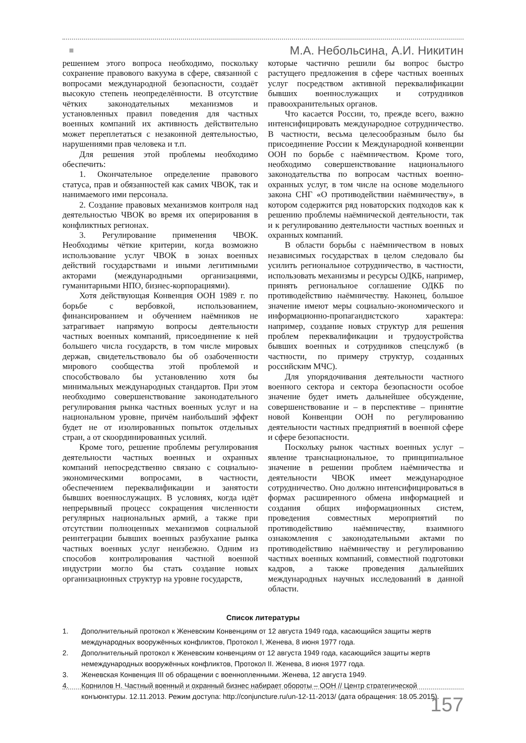М.А. Небольсина, А.И. Никитин
решением этого вопроса необходимо, поскольку сохранение правового вакуума в сфере, связанной с вопросами международной безопасности, создаёт высокую степень неопределённости. В отсутствие чётких законодательных механизмов и установленных правил поведения для частных военных компаний их активность действительно может переплетаться с незаконной деятельностью, нарушениями прав человека и т.п.
Для решения этой проблемы необходимо обеспечить:
1. Окончательное определение правового статуса, прав и обязанностей как самих ЧВОК, так и нанимаемого ими персонала.
2. Создание правовых механизмов контроля над деятельностью ЧВОК во время их оперирования в конфликтных регионах.
3. Регулирование применения ЧВОК. Необходимы чёткие критерии, когда возможно использование услуг ЧВОК в зонах военных действий государствами и иными легитимными акторами (международными организациями, гуманитарными НПО, бизнес-корпорациями).
Хотя действующая Конвенция ООН 1989 г. по борьбе с вербовкой, использованием, финансированием и обучением наёмников не затрагивает напрямую вопросы деятельности частных военных компаний, присоединение к ней большего числа государств, в том числе мировых держав, свидетельствовало бы об озабоченности мирового сообщества этой проблемой и способствовало бы установлению хотя бы минимальных международных стандартов. При этом необходимо совершенствование законодательного регулирования рынка частных военных услуг и на национальном уровне, причём наибольший эффект будет не от изолированных попыток отдельных стран, а от скоординированных усилий.
Кроме того, решение проблемы регулирования деятельности частных военных и охранных компаний непосредственно связано с социально-экономическими вопросами, в частности, обеспечением переквалификации и занятости бывших военнослужащих. В условиях, когда идёт непрерывный процесс сокращения численности регулярных национальных армий, а также при отсутствии полноценных механизмов социальной реинтеграции бывших военных разбухание рынка частных военных услуг неизбежно. Одним из способов контролирования частной военной индустрии могло бы стать создание новых организационных структур на уровне государств,
которые частично решили бы вопрос быстро растущего предложения в сфере частных военных услуг посредством активной переквалификации бывших военнослужащих и сотрудников правоохранительных органов.
Что касается России, то, прежде всего, важно интенсифицировать международное сотрудничество. В частности, весьма целесообразным было бы присоединение России к Международной конвенции ООН по борьбе с наёмничеством. Кроме того, необходимо совершенствование национального законодательства по вопросам частных военно-охранных услуг, в том числе на основе модельного закона СНГ «О противодействии наёмничеству», в котором содержится ряд новаторских подходов как к решению проблемы наёмнической деятельности, так и к регулированию деятельности частных военных и охранных компаний.
В области борьбы с наёмничеством в новых независимых государствах в целом следовало бы усилить региональное сотрудничество, в частности, использовать механизмы и ресурсы ОДКБ, например, принять региональное соглашение ОДКБ по противодействию наёмничеству. Наконец, большое значение имеют меры социально-экономического и информационно-пропагандистского характера: например, создание новых структур для решения проблем переквалификации и трудоустройства бывших военных и сотрудников спецслужб (в частности, по примеру структур, созданных российским МЧС).
Для упорядочивания деятельности частного военного сектора и сектора безопасности особое значение будет иметь дальнейшее обсуждение, совершенствование и – в перспективе – принятие новой Конвенции ООН по регулированию деятельности частных предприятий в военной сфере и сфере безопасности.
Поскольку рынок частных военных услуг – явление транснациональное, то принципиальное значение в решении проблем наёмничества и деятельности ЧВОК имеет международное сотрудничество. Оно должно интенсифицироваться в формах расширенного обмена информацией и создания общих информационных систем, проведения совместных мероприятий по противодействию наёмничеству, взаимного ознакомления с законодательными актами по противодействию наёмничеству и регулированию частных военных компаний, совместной подготовки кадров, а также проведения дальнейших международных научных исследований в данной области.
Список литературы
1. Дополнительный протокол к Женевским Конвенциям от 12 августа 1949 года, касающийся защиты жертв международных вооружённых конфликтов, Протокол I, Женева, 8 июня 1977 года.
2. Дополнительный протокол к Женевским конвенциям от 12 августа 1949 года, касающийся защиты жертв немеждународных вооружённых конфликтов, Протокол II. Женева, 8 июня 1977 года.
3. Женевская Конвенция III об обращении с военнопленными. Женева, 12 августа 1949.
4. Корнилов Н. Частный военный и охранный бизнес набирает обороты – ООН // Центр стратегической конъюнктуры. 12.11.2013. Режим доступа: http://conjuncture.ru/un-12-11-2013/ (дата обращения: 18.05.2015).
157